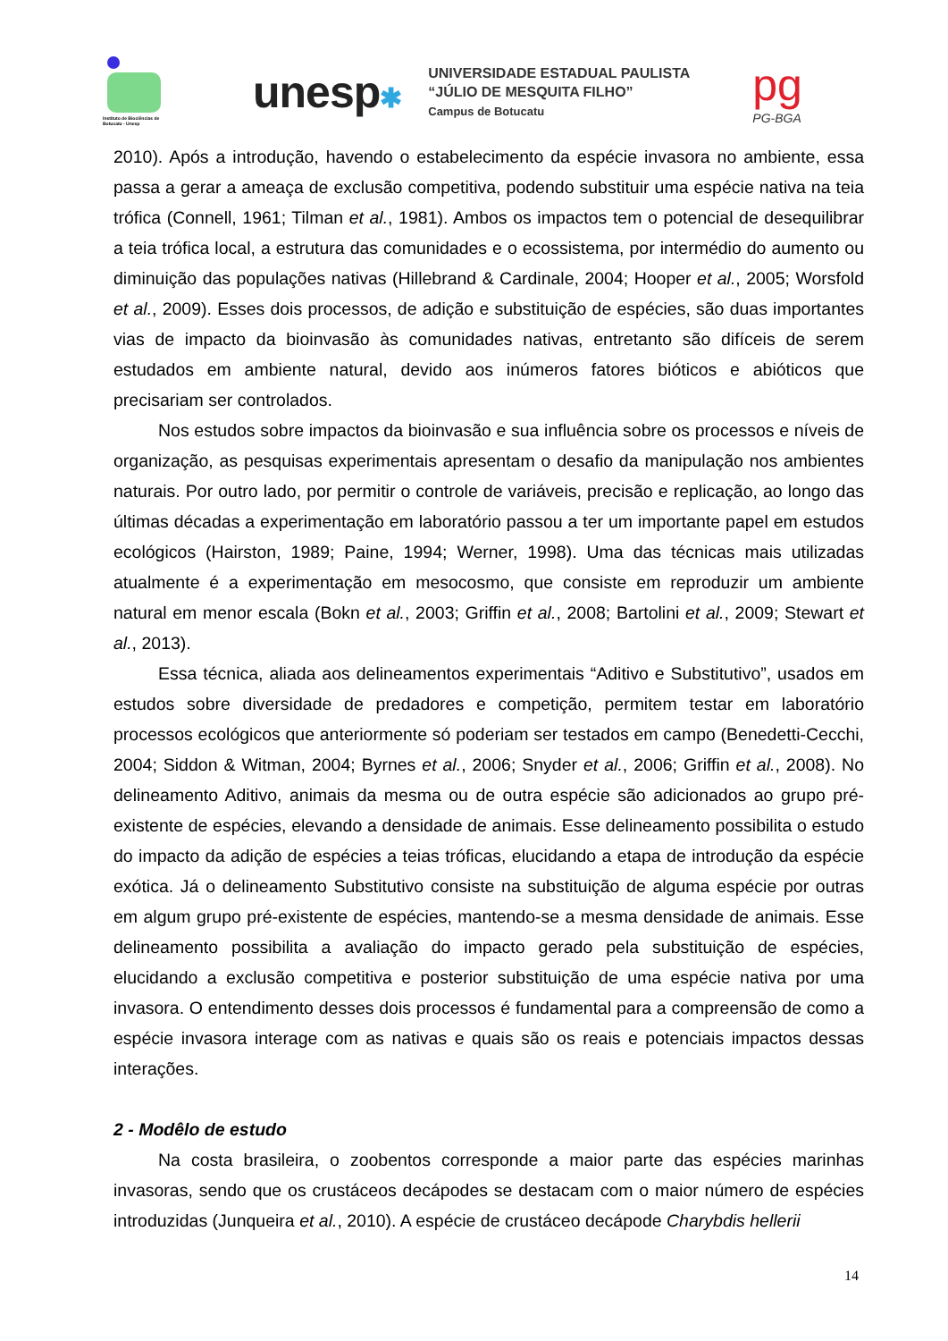Instituto de Biociências de Botucatu - Unesp
unesp✱
UNIVERSIDADE ESTADUAL PAULISTA
“JÚLIO DE MESQUITA FILHO”
Campus de Botucatu
pg
PG-BGA
2010). Após a introdução, havendo o estabelecimento da espécie invasora no ambiente, essa passa a gerar a ameaça de exclusão competitiva, podendo substituir uma espécie nativa na teia trófica (Connell, 1961; Tilman et al., 1981). Ambos os impactos tem o potencial de desequilibrar a teia trófica local, a estrutura das comunidades e o ecossistema, por intermédio do aumento ou diminuição das populações nativas (Hillebrand & Cardinale, 2004; Hooper et al., 2005; Worsfold et al., 2009). Esses dois processos, de adição e substituição de espécies, são duas importantes vias de impacto da bioinvasão às comunidades nativas, entretanto são difíceis de serem estudados em ambiente natural, devido aos inúmeros fatores bióticos e abióticos que precisariam ser controlados.
Nos estudos sobre impactos da bioinvasão e sua influência sobre os processos e níveis de organização, as pesquisas experimentais apresentam o desafio da manipulação nos ambientes naturais. Por outro lado, por permitir o controle de variáveis, precisão e replicação, ao longo das últimas décadas a experimentação em laboratório passou a ter um importante papel em estudos ecológicos (Hairston, 1989; Paine, 1994; Werner, 1998). Uma das técnicas mais utilizadas atualmente é a experimentação em mesocosmo, que consiste em reproduzir um ambiente natural em menor escala (Bokn et al., 2003; Griffin et al., 2008; Bartolini et al., 2009; Stewart et al., 2013).
Essa técnica, aliada aos delineamentos experimentais “Aditivo e Substitutivo”, usados em estudos sobre diversidade de predadores e competição, permitem testar em laboratório processos ecológicos que anteriormente só poderiam ser testados em campo (Benedetti-Cecchi, 2004; Siddon & Witman, 2004; Byrnes et al., 2006; Snyder et al., 2006; Griffin et al., 2008). No delineamento Aditivo, animais da mesma ou de outra espécie são adicionados ao grupo pré-existente de espécies, elevando a densidade de animais. Esse delineamento possibilita o estudo do impacto da adição de espécies a teias tróficas, elucidando a etapa de introdução da espécie exótica. Já o delineamento Substitutivo consiste na substituição de alguma espécie por outras em algum grupo pré-existente de espécies, mantendo-se a mesma densidade de animais. Esse delineamento possibilita a avaliação do impacto gerado pela substituição de espécies, elucidando a exclusão competitiva e posterior substituição de uma espécie nativa por uma invasora. O entendimento desses dois processos é fundamental para a compreensão de como a espécie invasora interage com as nativas e quais são os reais e potenciais impactos dessas interações.
2 - Modêlo de estudo
Na costa brasileira, o zoobentos corresponde a maior parte das espécies marinhas invasoras, sendo que os crustáceos decápodes se destacam com o maior número de espécies introduzidas (Junqueira et al., 2010). A espécie de crustáceo decápode Charybdis hellerii
14